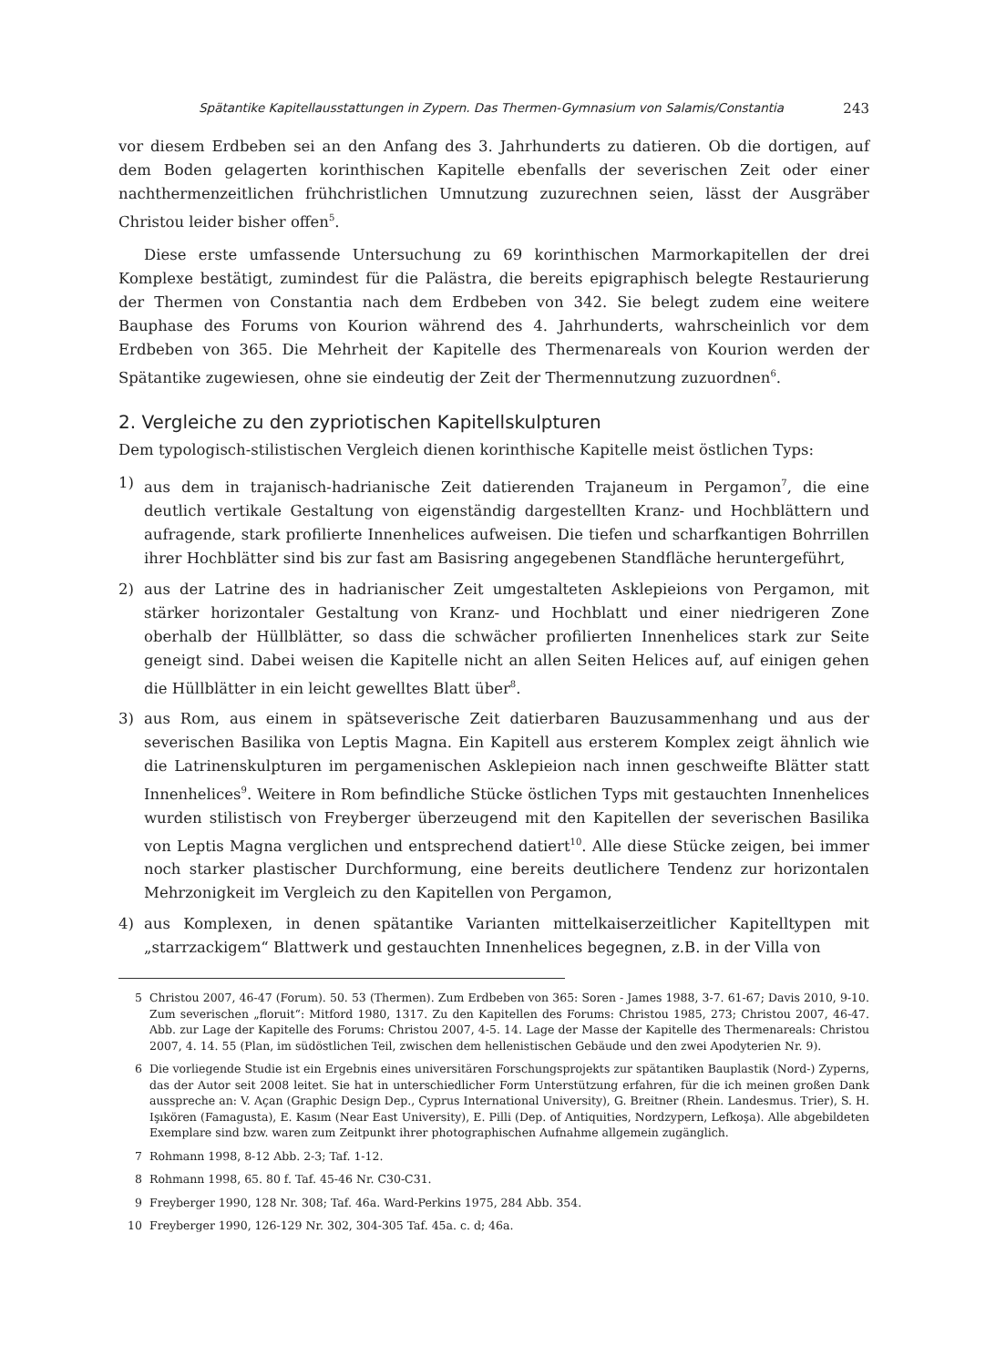Spätantike Kapitellausstattungen in Zypern. Das Thermen-Gymnasium von Salamis/Constantia 243
vor diesem Erdbeben sei an den Anfang des 3. Jahrhunderts zu datieren. Ob die dortigen, auf dem Boden gelagerten korinthischen Kapitelle ebenfalls der severischen Zeit oder einer nachthermenzeitlichen frühchristlichen Umnutzung zuzurechnen seien, lässt der Ausgräber Christou leider bisher offen<sup>5</sup>.
Diese erste umfassende Untersuchung zu 69 korinthischen Marmorkapitellen der drei Komplexe bestätigt, zumindest für die Palästra, die bereits epigraphisch belegte Restaurierung der Thermen von Constantia nach dem Erdbeben von 342. Sie belegt zudem eine weitere Bauphase des Forums von Kourion während des 4. Jahrhunderts, wahrscheinlich vor dem Erdbeben von 365. Die Mehrheit der Kapitelle des Thermenareals von Kourion werden der Spätantike zugewiesen, ohne sie eindeutig der Zeit der Thermennutzung zuzuordnen<sup>6</sup>.
2. Vergleiche zu den zypriotischen Kapitellskulpturen
Dem typologisch-stilistischen Vergleich dienen korinthische Kapitelle meist östlichen Typs:
1) aus dem in trajanisch-hadrianische Zeit datierenden Trajaneum in Pergamon<sup>7</sup>, die eine deutlich vertikale Gestaltung von eigenständig dargestellten Kranz- und Hochblättern und aufragende, stark profilierte Innenhelices aufweisen. Die tiefen und scharfkantigen Bohrrillen ihrer Hochblätter sind bis zur fast am Basisring angegebenen Standfläche heruntergeführt,
2) aus der Latrine des in hadrianischer Zeit umgestalteten Asklepieions von Pergamon, mit stärker horizontaler Gestaltung von Kranz- und Hochblatt und einer niedrigeren Zone oberhalb der Hüllblätter, so dass die schwächer profilierten Innenhelices stark zur Seite geneigt sind. Dabei weisen die Kapitelle nicht an allen Seiten Helices auf, auf einigen gehen die Hüllblätter in ein leicht gewelltes Blatt über<sup>8</sup>.
3) aus Rom, aus einem in spätseverische Zeit datierbaren Bauzusammenhang und aus der severischen Basilika von Leptis Magna. Ein Kapitell aus ersterem Komplex zeigt ähnlich wie die Latrinenskulpturen im pergamenischen Asklepieion nach innen geschweifte Blätter statt Innenhelices<sup>9</sup>. Weitere in Rom befindliche Stücke östlichen Typs mit gestauchten Innenhelices wurden stilistisch von Freyberger überzeugend mit den Kapitellen der severischen Basilika von Leptis Magna verglichen und entsprechend datiert<sup>10</sup>. Alle diese Stücke zeigen, bei immer noch starker plastischer Durchformung, eine bereits deutlichere Tendenz zur horizontalen Mehrzonigkeit im Vergleich zu den Kapitellen von Pergamon,
4) aus Komplexen, in denen spätantike Varianten mittelkaiserzeitlicher Kapitelltypen mit „starrzackigem“ Blattwerk und gestauchten Innenhelices begegnen, z.B. in der Villa von
5 Christou 2007, 46-47 (Forum). 50. 53 (Thermen). Zum Erdbeben von 365: Soren - James 1988, 3-7. 61-67; Davis 2010, 9-10. Zum severischen „floruit“: Mitford 1980, 1317. Zu den Kapitellen des Forums: Christou 1985, 273; Christou 2007, 46-47. Abb. zur Lage der Kapitelle des Forums: Christou 2007, 4-5. 14. Lage der Masse der Kapitelle des Thermenareals: Christou 2007, 4. 14. 55 (Plan, im südöstlichen Teil, zwischen dem hellenistischen Gebäude und den zwei Apodyterien Nr. 9).
6 Die vorliegende Studie ist ein Ergebnis eines universitären Forschungsprojekts zur spätantiken Bauplastik (Nord-) Zyperns, das der Autor seit 2008 leitet. Sie hat in unterschiedlicher Form Unterstützung erfahren, für die ich meinen großen Dank ausspreche an: V. Açan (Graphic Design Dep., Cyprus International University), G. Breitner (Rhein. Landesmus. Trier), S. H. Işıkören (Famagusta), E. Kasım (Near East University), E. Pilli (Dep. of Antiquities, Nordzypern, Lefkoşa). Alle abgebildeten Exemplare sind bzw. waren zum Zeitpunkt ihrer photographischen Aufnahme allgemein zugänglich.
7 Rohmann 1998, 8-12 Abb. 2-3; Taf. 1-12.
8 Rohmann 1998, 65. 80 f. Taf. 45-46 Nr. C30-C31.
9 Freyberger 1990, 128 Nr. 308; Taf. 46a. Ward-Perkins 1975, 284 Abb. 354.
10 Freyberger 1990, 126-129 Nr. 302, 304-305 Taf. 45a. c. d; 46a.